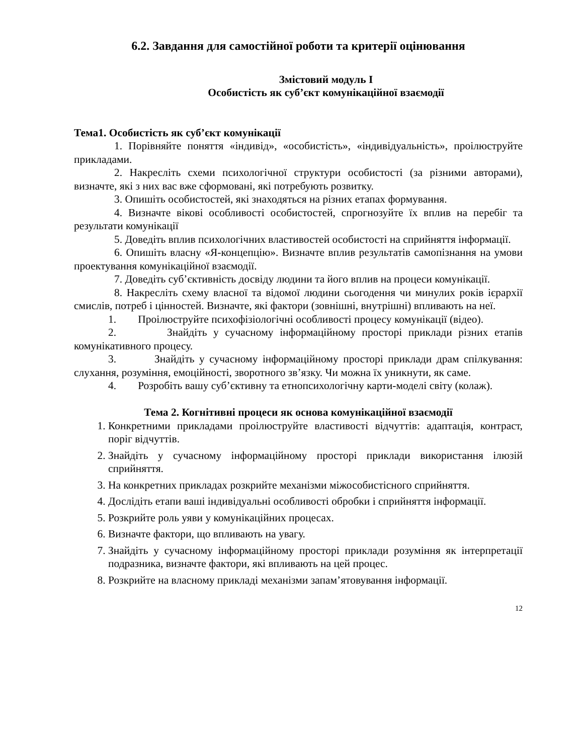6.2. Завдання для самостійної роботи та критерії оцінювання
Змістовий модуль І
Особистість як суб’єкт комунікаційної взаємодії
Тема1. Особистість як суб’єкт комунікації
1. Порівняйте поняття «індивід», «особистість», «індивідуальність», проілюструйте прикладами.
2. Накресліть схеми психологічної структури особистості (за різними авторами), визначте, які з них вас вже сформовані, які потребують розвитку.
3. Опишіть особистостей, які знаходяться на різних етапах формування.
4. Визначте вікові особливості особистостей, спрогнозуйте їх вплив на перебіг та результати комунікації
5. Доведіть вплив психологічних властивостей особистості на сприйняття інформації.
6. Опишіть власну «Я-концепцію». Визначте вплив результатів самопізнання на умови проектування комунікаційної взаємодії.
7. Доведіть суб’єктивність досвіду людини та його вплив на процеси комунікації.
8. Накресліть схему власної та відомої людини сьогодення чи минулих років ієрархії смислів, потреб і цінностей. Визначте, які фактори (зовнішні, внутрішні) впливають на неї.
1. Проілюструйте психофізіологічні особливості процесу комунікації (відео).
2. Знайдіть у сучасному інформаційному просторі приклади різних етапів комунікативного процесу.
3. Знайдіть у сучасному інформаційному просторі приклади драм спілкування: слухання, розуміння, емоційності, зворотного зв’язку. Чи можна їх уникнути, як саме.
4. Розробіть вашу суб’єктивну та етнопсихологічну карти-моделі світу (колаж).
Тема 2. Когнітивні процеси як основа комунікаційної взаємодії
1. Конкретними прикладами проілюструйте властивості відчуттів: адаптація, контраст, поріг відчуттів.
2. Знайдіть у сучасному інформаційному просторі приклади використання ілюзій сприйняття.
3. На конкретних прикладах розкрийте механізми міжособистісного сприйняття.
4. Дослідіть етапи ваші індивідуальні особливості обробки і сприйняття інформації.
5. Розкрийте роль уяви у комунікаційних процесах.
6. Визначте фактори, що впливають на увагу.
7. Знайдіть у сучасному інформаційному просторі приклади розуміння як інтерпретації подразника, визначте фактори, які впливають на цей процес.
8. Розкрийте на власному прикладі механізми запам’ятовування інформації.
12